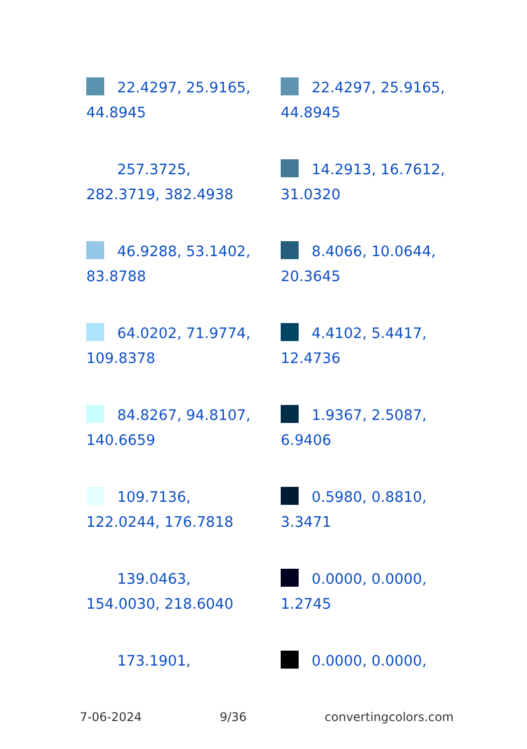22.4297, 25.9165, 44.8945
22.4297, 25.9165, 44.8945
257.3725, 282.3719, 382.4938
14.2913, 16.7612, 31.0320
46.9288, 53.1402, 83.8788
8.4066, 10.0644, 20.3645
64.0202, 71.9774, 109.8378
4.4102, 5.4417, 12.4736
84.8267, 94.8107, 140.6659
1.9367, 2.5087, 6.9406
109.7136, 122.0244, 176.7818
0.5980, 0.8810, 3.3471
139.0463, 154.0030, 218.6040
0.0000, 0.0000, 1.2745
173.1901,
0.0000, 0.0000,
7-06-2024 9/36 convertingcolors.com